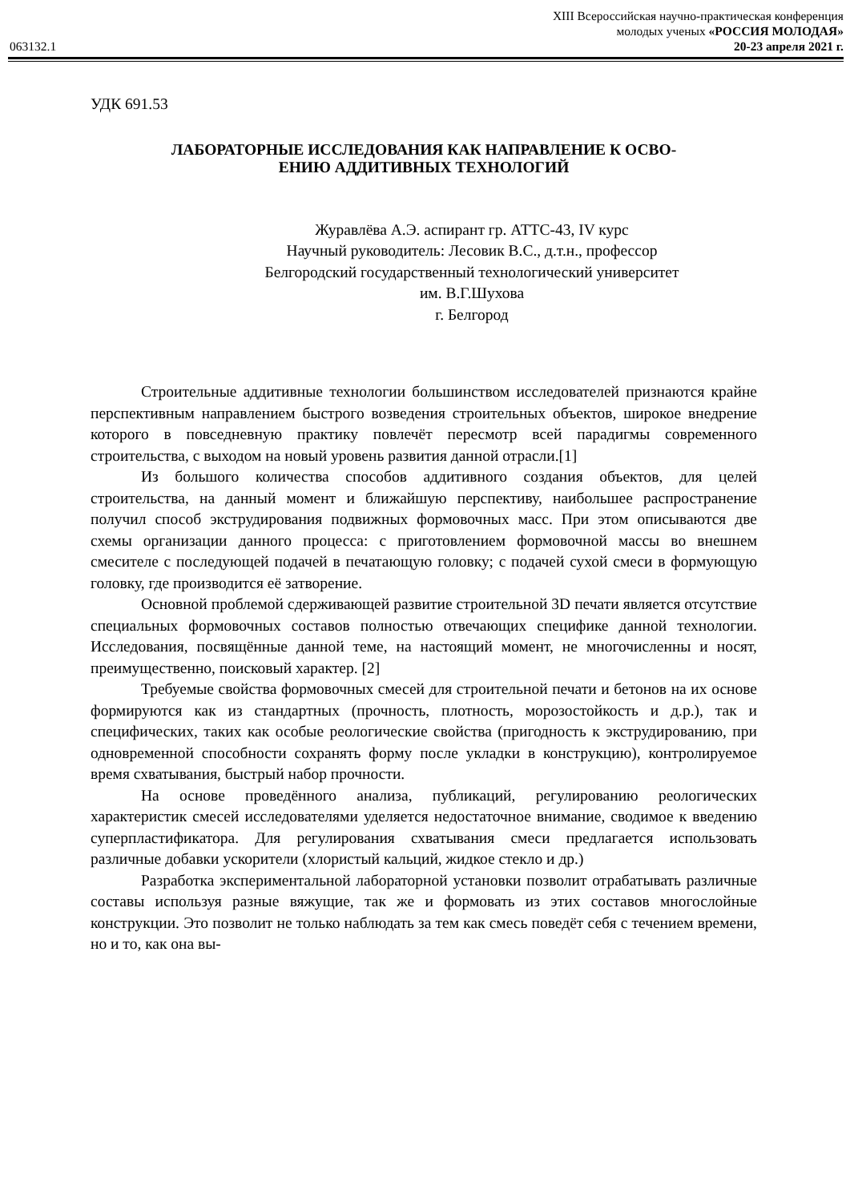063132.1
XIII Всероссийская научно-практическая конференция
молодых ученых «РОССИЯ МОЛОДАЯ»
20-23 апреля 2021 г.
УДК 691.53
ЛАБОРАТОРНЫЕ ИССЛЕДОВАНИЯ КАК НАПРАВЛЕНИЕ К ОСВО-
ЕНИЮ АДДИТИВНЫХ ТЕХНОЛОГИЙ
Журавлёва А.Э. аспирант гр. АТТС-43, IV курс
Научный руководитель: Лесовик В.С., д.т.н., профессор
Белгородский государственный технологический университет
им. В.Г.Шухова
г. Белгород
Строительные аддитивные технологии большинством исследователей признаются крайне перспективным направлением быстрого возведения строительных объектов, широкое внедрение которого в повседневную практику повлечёт пересмотр всей парадигмы современного строительства, с выходом на новый уровень развития данной отрасли.[1]
Из большого количества способов аддитивного создания объектов, для целей строительства, на данный момент и ближайшую перспективу, наибольшее распространение получил способ экструдирования подвижных формовочных масс. При этом описываются две схемы организации данного процесса: с приготовлением формовочной массы во внешнем смесителе с последующей подачей в печатающую головку; с подачей сухой смеси в формующую головку, где производится её затворение.
Основной проблемой сдерживающей развитие строительной 3D печати является отсутствие специальных формовочных составов полностью отвечающих специфике данной технологии. Исследования, посвящённые данной теме, на настоящий момент, не многочисленны и носят, преимущественно, поисковый характер. [2]
Требуемые свойства формовочных смесей для строительной печати и бетонов на их основе формируются как из стандартных (прочность, плотность, морозостойкость и д.р.), так и специфических, таких как особые реологические свойства (пригодность к экструдированию, при одновременной способности сохранять форму после укладки в конструкцию), контролируемое время схватывания, быстрый набор прочности.
На основе проведённого анализа, публикаций, регулированию реологических характеристик смесей исследователями уделяется недостаточное внимание, сводимое к введению суперпластификатора. Для регулирования схватывания смеси предлагается использовать различные добавки ускорители (хлористый кальций, жидкое стекло и др.)
Разработка экспериментальной лабораторной установки позволит отрабатывать различные составы используя разные вяжущие, так же и формовать из этих составов многослойные конструкции. Это позволит не только наблюдать за тем как смесь поведёт себя с течением времени, но и то, как она вы-